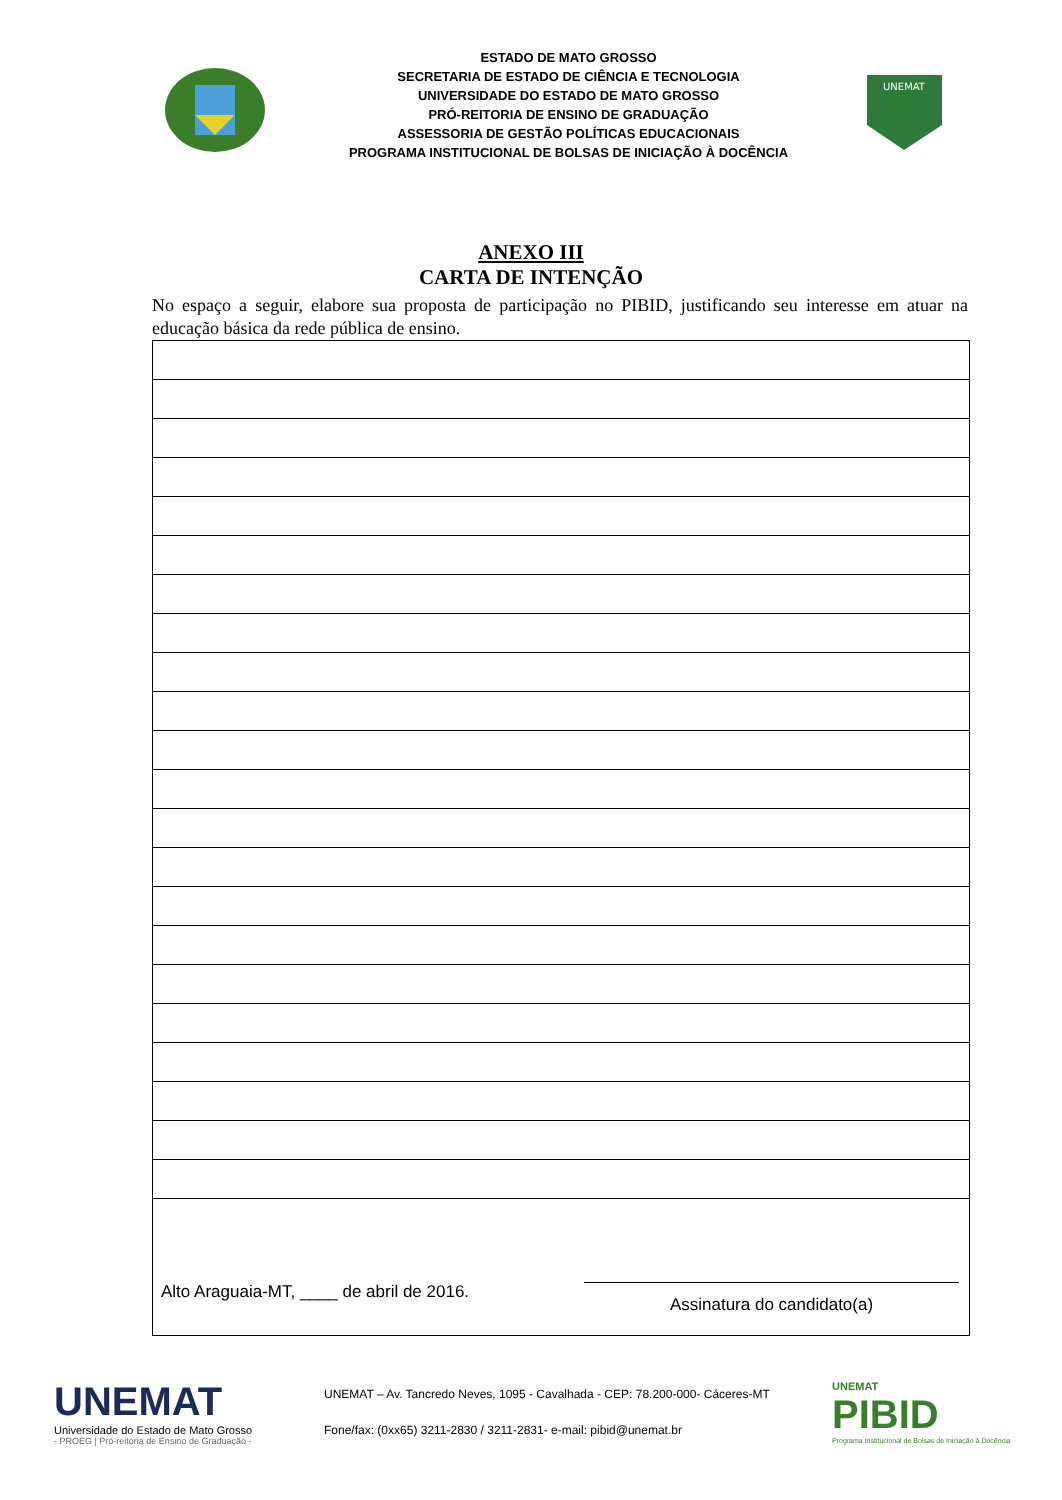ESTADO DE MATO GROSSO
SECRETARIA DE ESTADO DE CIÊNCIA E TECNOLOGIA
UNIVERSIDADE DO ESTADO DE MATO GROSSO
PRÓ-REITORIA DE ENSINO DE GRADUAÇÃO
ASSESSORIA DE GESTÃO POLÍTICAS EDUCACIONAIS
PROGRAMA INSTITUCIONAL DE BOLSAS DE INICIAÇÃO À DOCÊNCIA
UNEMAT
ANEXO III
CARTA DE INTENÇÃO
No espaço a seguir, elabore sua proposta de participação no PIBID, justificando seu interesse em atuar na educação básica da rede pública de ensino.
| Alto Araguaia-MT, ____ de abril de 2016. Assinatura do candidato(a) |
UNEMAT
Universidade do Estado de Mato Grosso
- PROEG | Pró-reitoria de Ensino de Graduação -
UNEMAT – Av. Tancredo Neves, 1095 - Cavalhada - CEP: 78.200-000- Cáceres-MT
Fone/fax: (0xx65) 3211-2830 / 3211-2831- e-mail: pibid@unemat.br
UNEMAT
PIBID
Programa Institucional de Bolsas de Iniciação à Docência